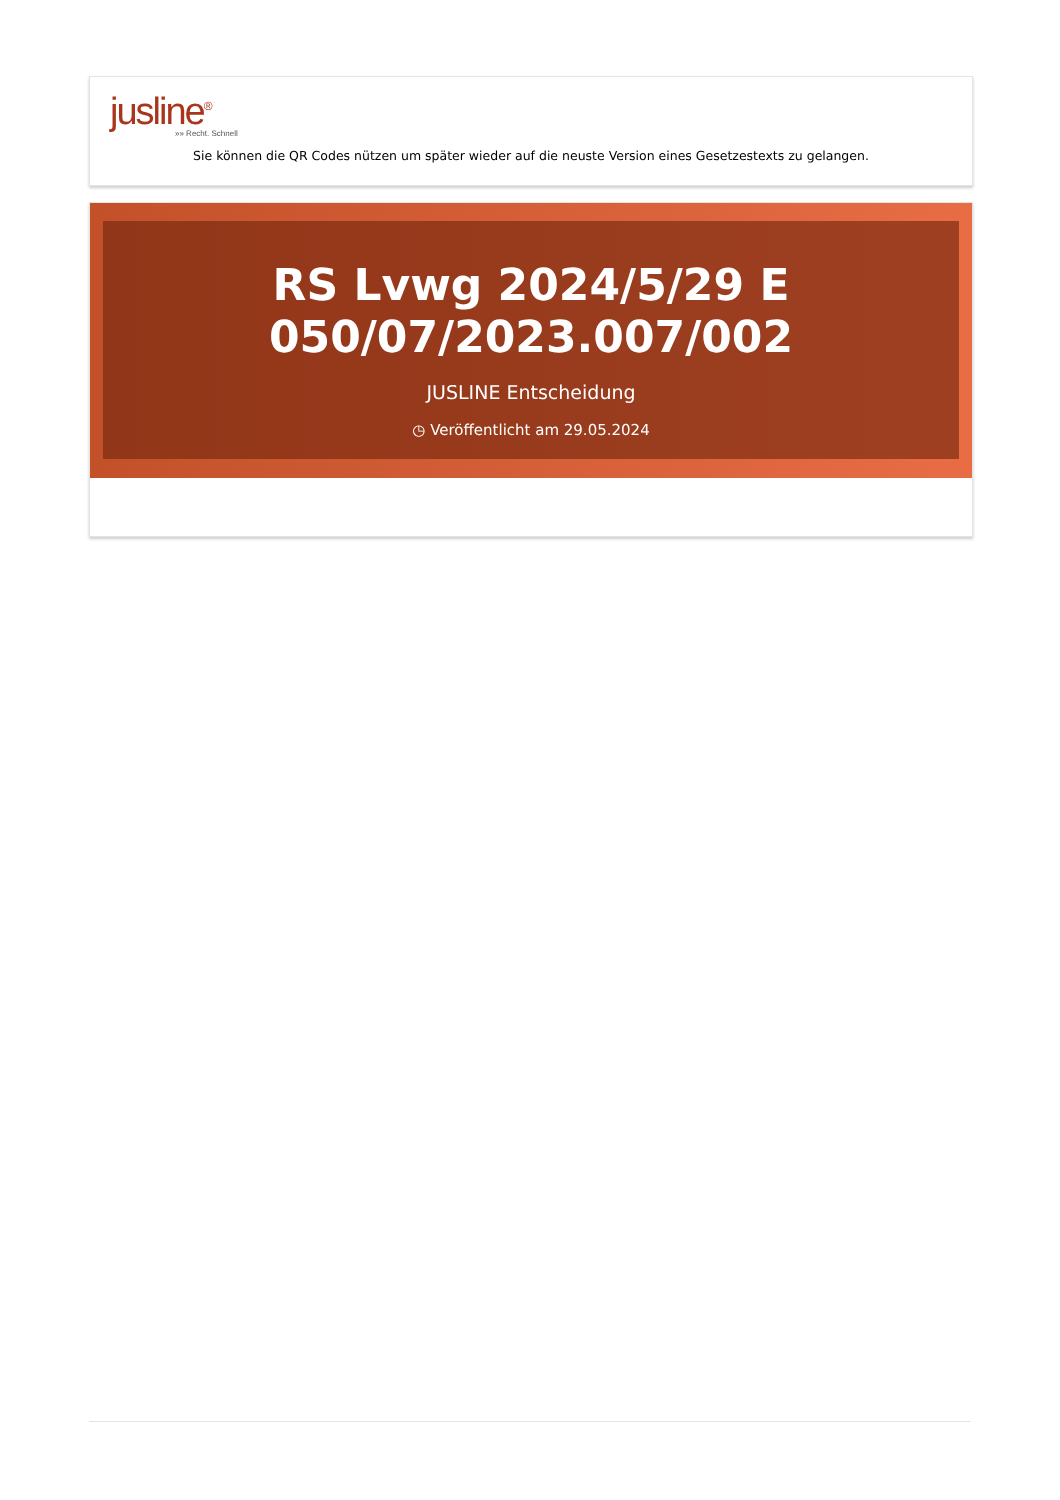jusline<sup>®</sup>
»» Recht. Schnell
Sie können die QR Codes nützen um später wieder auf die neuste Version eines Gesetzestexts zu gelangen.
RS Lvwg 2024/5/29 E
050/07/2023.007/002
JUSLINE Entscheidung
◷ Veröffentlicht am 29.05.2024